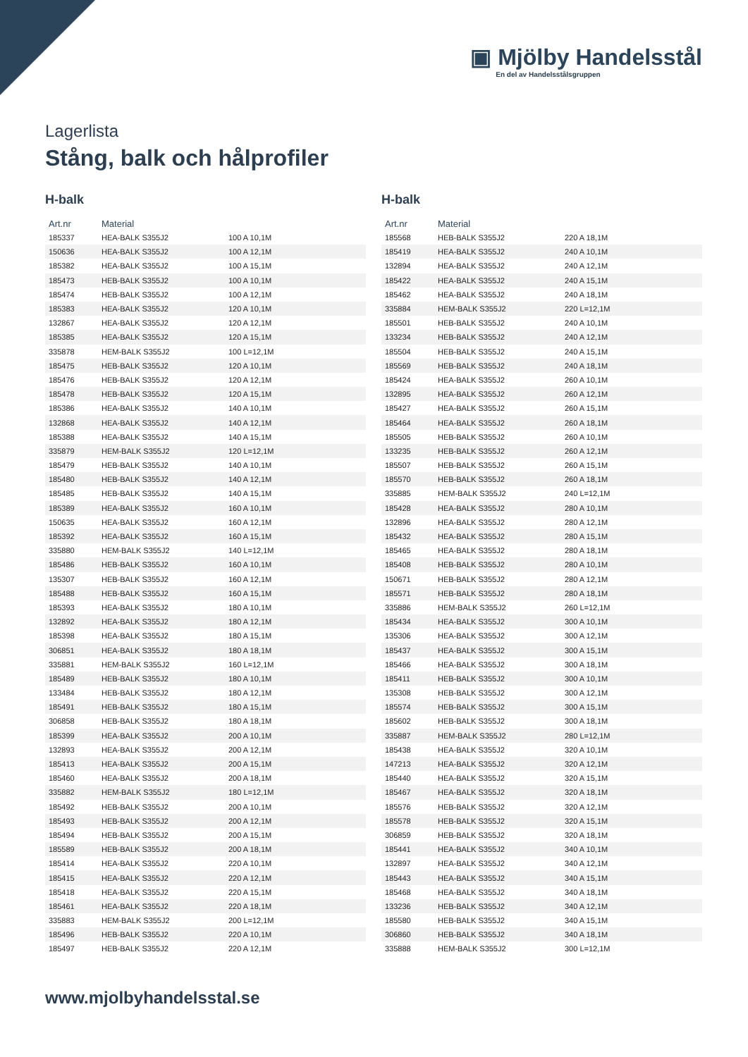▣ Mjölby Handelsstål
En del av Handelsstålsgruppen
Lagerlista
Stång, balk och hålprofiler
H-balk
| Art.nr | Material | |
| --- | --- | --- |
| 185337 | HEA-BALK S355J2 | 100 A 10,1M |
| 150636 | HEA-BALK S355J2 | 100 A 12,1M |
| 185382 | HEA-BALK S355J2 | 100 A 15,1M |
| 185473 | HEB-BALK S355J2 | 100 A 10,1M |
| 185474 | HEB-BALK S355J2 | 100 A 12,1M |
| 185383 | HEA-BALK S355J2 | 120 A 10,1M |
| 132867 | HEA-BALK S355J2 | 120 A 12,1M |
| 185385 | HEA-BALK S355J2 | 120 A 15,1M |
| 335878 | HEM-BALK S355J2 | 100 L=12,1M |
| 185475 | HEB-BALK S355J2 | 120 A 10,1M |
| 185476 | HEB-BALK S355J2 | 120 A 12,1M |
| 185478 | HEB-BALK S355J2 | 120 A 15,1M |
| 185386 | HEA-BALK S355J2 | 140 A 10,1M |
| 132868 | HEA-BALK S355J2 | 140 A 12,1M |
| 185388 | HEA-BALK S355J2 | 140 A 15,1M |
| 335879 | HEM-BALK S355J2 | 120 L=12,1M |
| 185479 | HEB-BALK S355J2 | 140 A 10,1M |
| 185480 | HEB-BALK S355J2 | 140 A 12,1M |
| 185485 | HEB-BALK S355J2 | 140 A 15,1M |
| 185389 | HEA-BALK S355J2 | 160 A 10,1M |
| 150635 | HEA-BALK S355J2 | 160 A 12,1M |
| 185392 | HEA-BALK S355J2 | 160 A 15,1M |
| 335880 | HEM-BALK S355J2 | 140 L=12,1M |
| 185486 | HEB-BALK S355J2 | 160 A 10,1M |
| 135307 | HEB-BALK S355J2 | 160 A 12,1M |
| 185488 | HEB-BALK S355J2 | 160 A 15,1M |
| 185393 | HEA-BALK S355J2 | 180 A 10,1M |
| 132892 | HEA-BALK S355J2 | 180 A 12,1M |
| 185398 | HEA-BALK S355J2 | 180 A 15,1M |
| 306851 | HEA-BALK S355J2 | 180 A 18,1M |
| 335881 | HEM-BALK S355J2 | 160 L=12,1M |
| 185489 | HEB-BALK S355J2 | 180 A 10,1M |
| 133484 | HEB-BALK S355J2 | 180 A 12,1M |
| 185491 | HEB-BALK S355J2 | 180 A 15,1M |
| 306858 | HEB-BALK S355J2 | 180 A 18,1M |
| 185399 | HEA-BALK S355J2 | 200 A 10,1M |
| 132893 | HEA-BALK S355J2 | 200 A 12,1M |
| 185413 | HEA-BALK S355J2 | 200 A 15,1M |
| 185460 | HEA-BALK S355J2 | 200 A 18,1M |
| 335882 | HEM-BALK S355J2 | 180 L=12,1M |
| 185492 | HEB-BALK S355J2 | 200 A 10,1M |
| 185493 | HEB-BALK S355J2 | 200 A 12,1M |
| 185494 | HEB-BALK S355J2 | 200 A 15,1M |
| 185589 | HEB-BALK S355J2 | 200 A 18,1M |
| 185414 | HEA-BALK S355J2 | 220 A 10,1M |
| 185415 | HEA-BALK S355J2 | 220 A 12,1M |
| 185418 | HEA-BALK S355J2 | 220 A 15,1M |
| 185461 | HEA-BALK S355J2 | 220 A 18,1M |
| 335883 | HEM-BALK S355J2 | 200 L=12,1M |
| 185496 | HEB-BALK S355J2 | 220 A 10,1M |
| 185497 | HEB-BALK S355J2 | 220 A 12,1M |
H-balk
| Art.nr | Material | |
| --- | --- | --- |
| 185568 | HEB-BALK S355J2 | 220 A 18,1M |
| 185419 | HEA-BALK S355J2 | 240 A 10,1M |
| 132894 | HEA-BALK S355J2 | 240 A 12,1M |
| 185422 | HEA-BALK S355J2 | 240 A 15,1M |
| 185462 | HEA-BALK S355J2 | 240 A 18,1M |
| 335884 | HEM-BALK S355J2 | 220 L=12,1M |
| 185501 | HEB-BALK S355J2 | 240 A 10,1M |
| 133234 | HEB-BALK S355J2 | 240 A 12,1M |
| 185504 | HEB-BALK S355J2 | 240 A 15,1M |
| 185569 | HEB-BALK S355J2 | 240 A 18,1M |
| 185424 | HEA-BALK S355J2 | 260 A 10,1M |
| 132895 | HEA-BALK S355J2 | 260 A 12,1M |
| 185427 | HEA-BALK S355J2 | 260 A 15,1M |
| 185464 | HEA-BALK S355J2 | 260 A 18,1M |
| 185505 | HEB-BALK S355J2 | 260 A 10,1M |
| 133235 | HEB-BALK S355J2 | 260 A 12,1M |
| 185507 | HEB-BALK S355J2 | 260 A 15,1M |
| 185570 | HEB-BALK S355J2 | 260 A 18,1M |
| 335885 | HEM-BALK S355J2 | 240 L=12,1M |
| 185428 | HEA-BALK S355J2 | 280 A 10,1M |
| 132896 | HEA-BALK S355J2 | 280 A 12,1M |
| 185432 | HEA-BALK S355J2 | 280 A 15,1M |
| 185465 | HEA-BALK S355J2 | 280 A 18,1M |
| 185408 | HEB-BALK S355J2 | 280 A 10,1M |
| 150671 | HEB-BALK S355J2 | 280 A 12,1M |
| 185571 | HEB-BALK S355J2 | 280 A 18,1M |
| 335886 | HEM-BALK S355J2 | 260 L=12,1M |
| 185434 | HEA-BALK S355J2 | 300 A 10,1M |
| 135306 | HEA-BALK S355J2 | 300 A 12,1M |
| 185437 | HEA-BALK S355J2 | 300 A 15,1M |
| 185466 | HEA-BALK S355J2 | 300 A 18,1M |
| 185411 | HEB-BALK S355J2 | 300 A 10,1M |
| 135308 | HEB-BALK S355J2 | 300 A 12,1M |
| 185574 | HEB-BALK S355J2 | 300 A 15,1M |
| 185602 | HEB-BALK S355J2 | 300 A 18,1M |
| 335887 | HEM-BALK S355J2 | 280 L=12,1M |
| 185438 | HEA-BALK S355J2 | 320 A 10,1M |
| 147213 | HEA-BALK S355J2 | 320 A 12,1M |
| 185440 | HEA-BALK S355J2 | 320 A 15,1M |
| 185467 | HEA-BALK S355J2 | 320 A 18,1M |
| 185576 | HEB-BALK S355J2 | 320 A 12,1M |
| 185578 | HEB-BALK S355J2 | 320 A 15,1M |
| 306859 | HEB-BALK S355J2 | 320 A 18,1M |
| 185441 | HEA-BALK S355J2 | 340 A 10,1M |
| 132897 | HEA-BALK S355J2 | 340 A 12,1M |
| 185443 | HEA-BALK S355J2 | 340 A 15,1M |
| 185468 | HEA-BALK S355J2 | 340 A 18,1M |
| 133236 | HEB-BALK S355J2 | 340 A 12,1M |
| 185580 | HEB-BALK S355J2 | 340 A 15,1M |
| 306860 | HEB-BALK S355J2 | 340 A 18,1M |
| 335888 | HEM-BALK S355J2 | 300 L=12,1M |
www.mjolbyhandelsstal.se